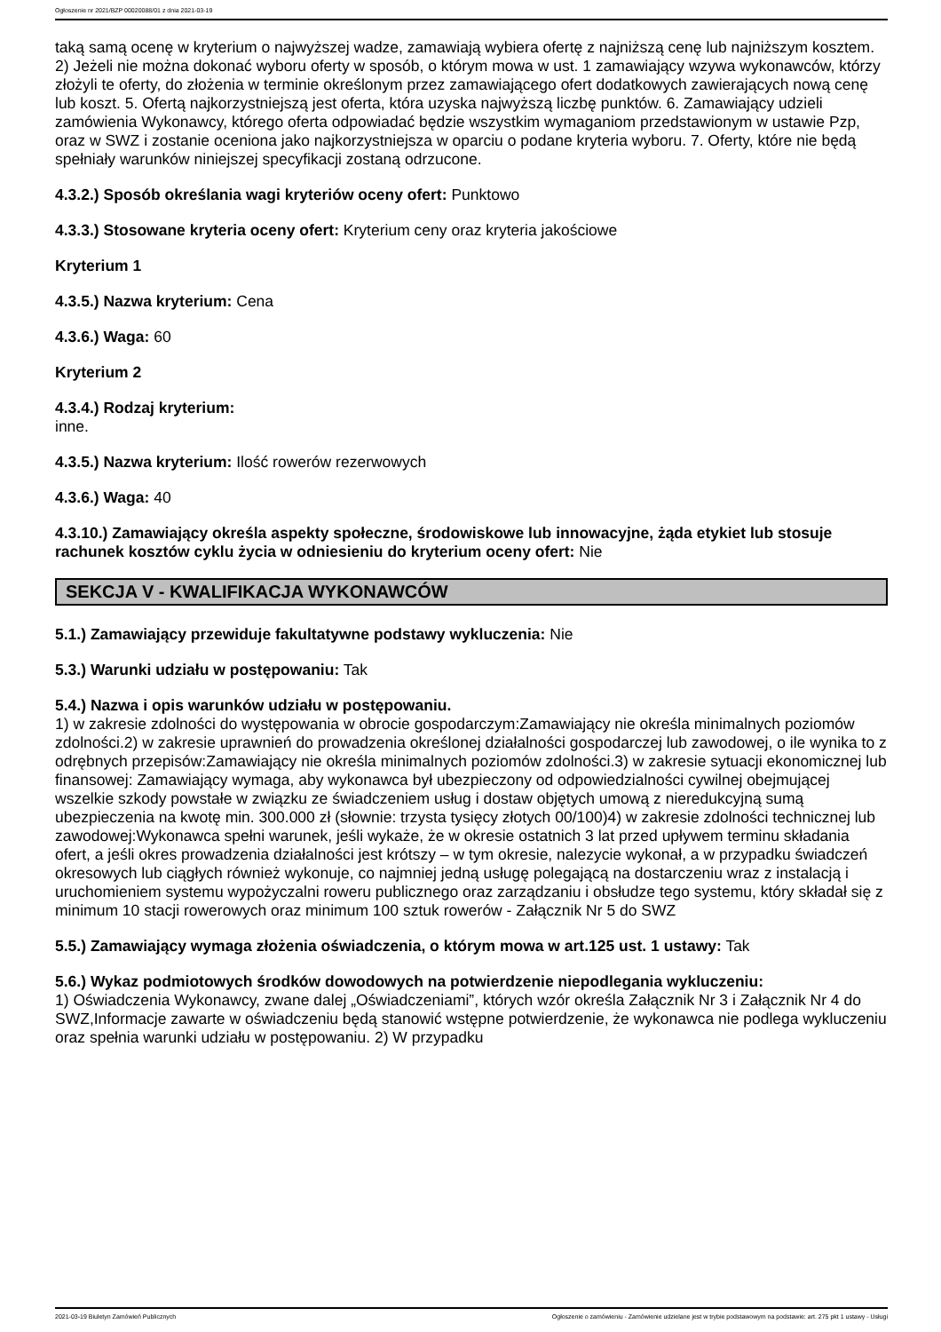Ogłoszenie nr 2021/BZP 00020088/01 z dnia 2021-03-19
taką samą ocenę w kryterium o najwyższej wadze, zamawiają wybiera ofertę z najniższą cenę lub najniższym kosztem. 2) Jeżeli nie można dokonać wyboru oferty w sposób, o którym mowa w ust. 1 zamawiający wzywa wykonawców, którzy złożyli te oferty, do złożenia w terminie określonym przez zamawiającego ofert dodatkowych zawierających nową cenę lub koszt. 5. Ofertą najkorzystniejszą jest oferta, która uzyska najwyższą liczbę punktów. 6. Zamawiający udzieli zamówienia Wykonawcy, którego oferta odpowiadać będzie wszystkim wymaganiom przedstawionym w ustawie Pzp, oraz w SWZ i zostanie oceniona jako najkorzystniejsza w oparciu o podane kryteria wyboru. 7. Oferty, które nie będą spełniały warunków niniejszej specyfikacji zostaną odrzucone.
4.3.2.) Sposób określania wagi kryteriów oceny ofert: Punktowo
4.3.3.) Stosowane kryteria oceny ofert: Kryterium ceny oraz kryteria jakościowe
Kryterium 1
4.3.5.) Nazwa kryterium: Cena
4.3.6.) Waga: 60
Kryterium 2
4.3.4.) Rodzaj kryterium:
inne.
4.3.5.) Nazwa kryterium: Ilość rowerów rezerwowych
4.3.6.) Waga: 40
4.3.10.) Zamawiający określa aspekty społeczne, środowiskowe lub innowacyjne, żąda etykiet lub stosuje rachunek kosztów cyklu życia w odniesieniu do kryterium oceny ofert: Nie
SEKCJA V - KWALIFIKACJA WYKONAWCÓW
5.1.) Zamawiający przewiduje fakultatywne podstawy wykluczenia: Nie
5.3.) Warunki udziału w postępowaniu: Tak
5.4.) Nazwa i opis warunków udziału w postępowaniu.
1) w zakresie zdolności do występowania w obrocie gospodarczym:Zamawiający nie określa minimalnych poziomów zdolności.2) w zakresie uprawnień do prowadzenia określonej działalności gospodarczej lub zawodowej, o ile wynika to z odrębnych przepisów:Zamawiający nie określa minimalnych poziomów zdolności.3) w zakresie sytuacji ekonomicznej lub finansowej: Zamawiający wymaga, aby wykonawca był ubezpieczony od odpowiedzialności cywilnej obejmującej wszelkie szkody powstałe w związku ze świadczeniem usług i dostaw objętych umową z nieredukcyjną sumą ubezpieczenia na kwotę min. 300.000 zł (słownie: trzysta tysięcy złotych 00/100)4) w zakresie zdolności technicznej lub zawodowej:Wykonawca spełni warunek, jeśli wykaże, że w okresie ostatnich 3 lat przed upływem terminu składania ofert, a jeśli okres prowadzenia działalności jest krótszy – w tym okresie, nalezycie wykonał, a w przypadku świadczeń okresowych lub ciągłych również wykonuje, co najmniej jedną usługę polegającą na dostarczeniu wraz z instalacją i uruchomieniem systemu wypożyczalni roweru publicznego oraz zarządzaniu i obsłudze tego systemu, który składał się z minimum 10 stacji rowerowych oraz minimum 100 sztuk rowerów - Załącznik Nr 5 do SWZ
5.5.) Zamawiający wymaga złożenia oświadczenia, o którym mowa w art.125 ust. 1 ustawy: Tak
5.6.) Wykaz podmiotowych środków dowodowych na potwierdzenie niepodlegania wykluczeniu:
1) Oświadczenia Wykonawcy, zwane dalej „Oświadczeniami”, których wzór określa Załącznik Nr 3 i Załącznik Nr 4 do SWZ,Informacje zawarte w oświadczeniu będą stanowić wstępne potwierdzenie, że wykonawca nie podlega wykluczeniu oraz spełnia warunki udziału w postępowaniu. 2) W przypadku
2021-03-19 Biuletyn Zamówień Publicznych Ogłoszenie o zamówieniu - Zamówienie udzielane jest w trybie podstawowym na podstawie: art. 275 pkt 1 ustawy - Usługi